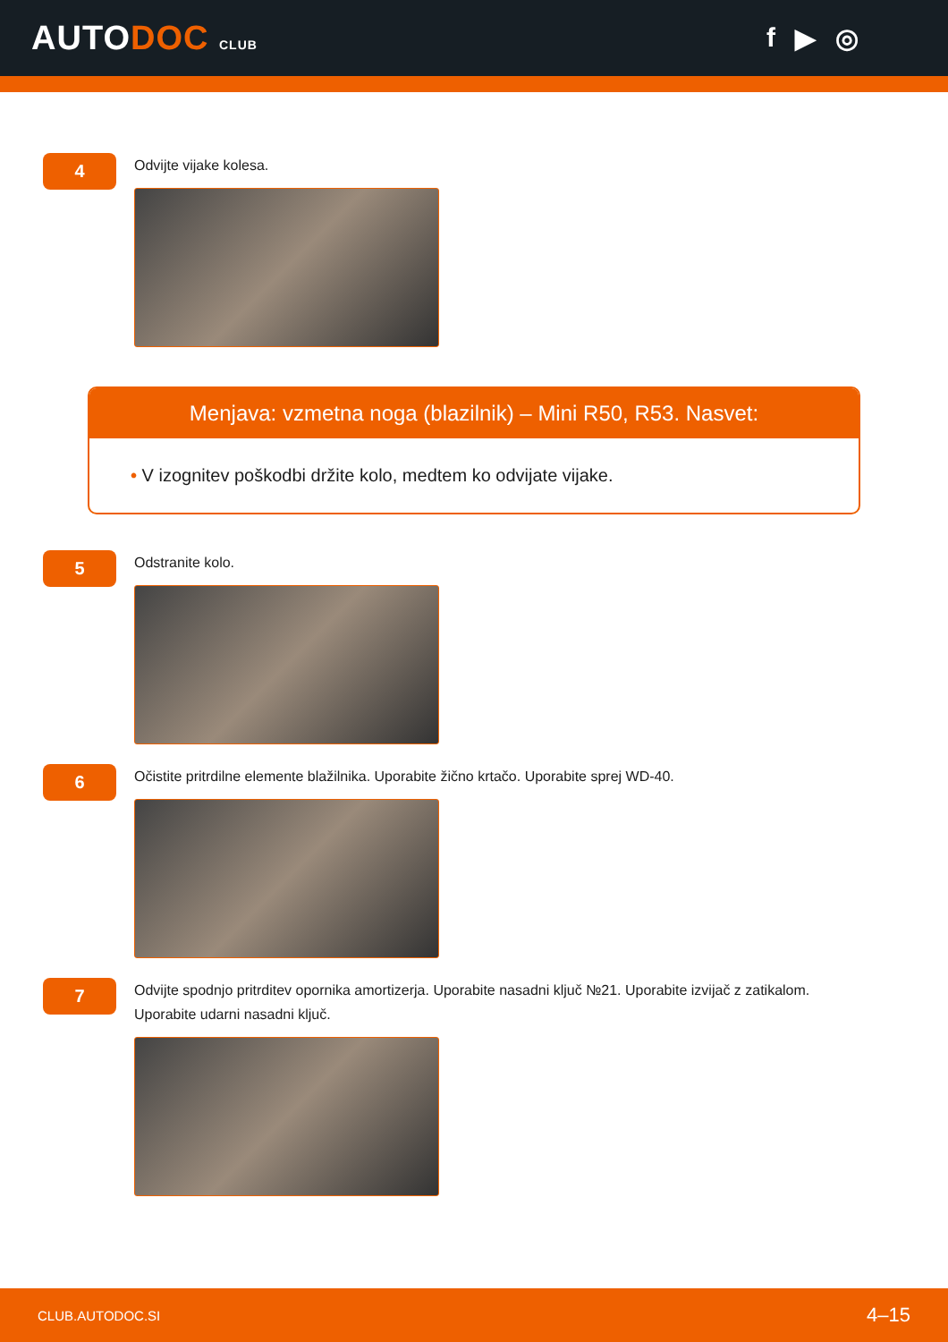AUTODOC CLUB
f ▶ ◎
4
Odvijte vijake kolesa.
Menjava: vzmetna noga (blazilnik) – Mini R50, R53. Nasvet:
• V izognitev poškodbi držite kolo, medtem ko odvijate vijake.
5
Odstranite kolo.
6
Očistite pritrdilne elemente blažilnika. Uporabite žično krtačo. Uporabite sprej WD-40.
7
Odvijte spodnjo pritrditev opornika amortizerja. Uporabite nasadni ključ №21. Uporabite izvijač z zatikalom. Uporabite udarni nasadni ključ.
CLUB.AUTODOC.SI 4–15